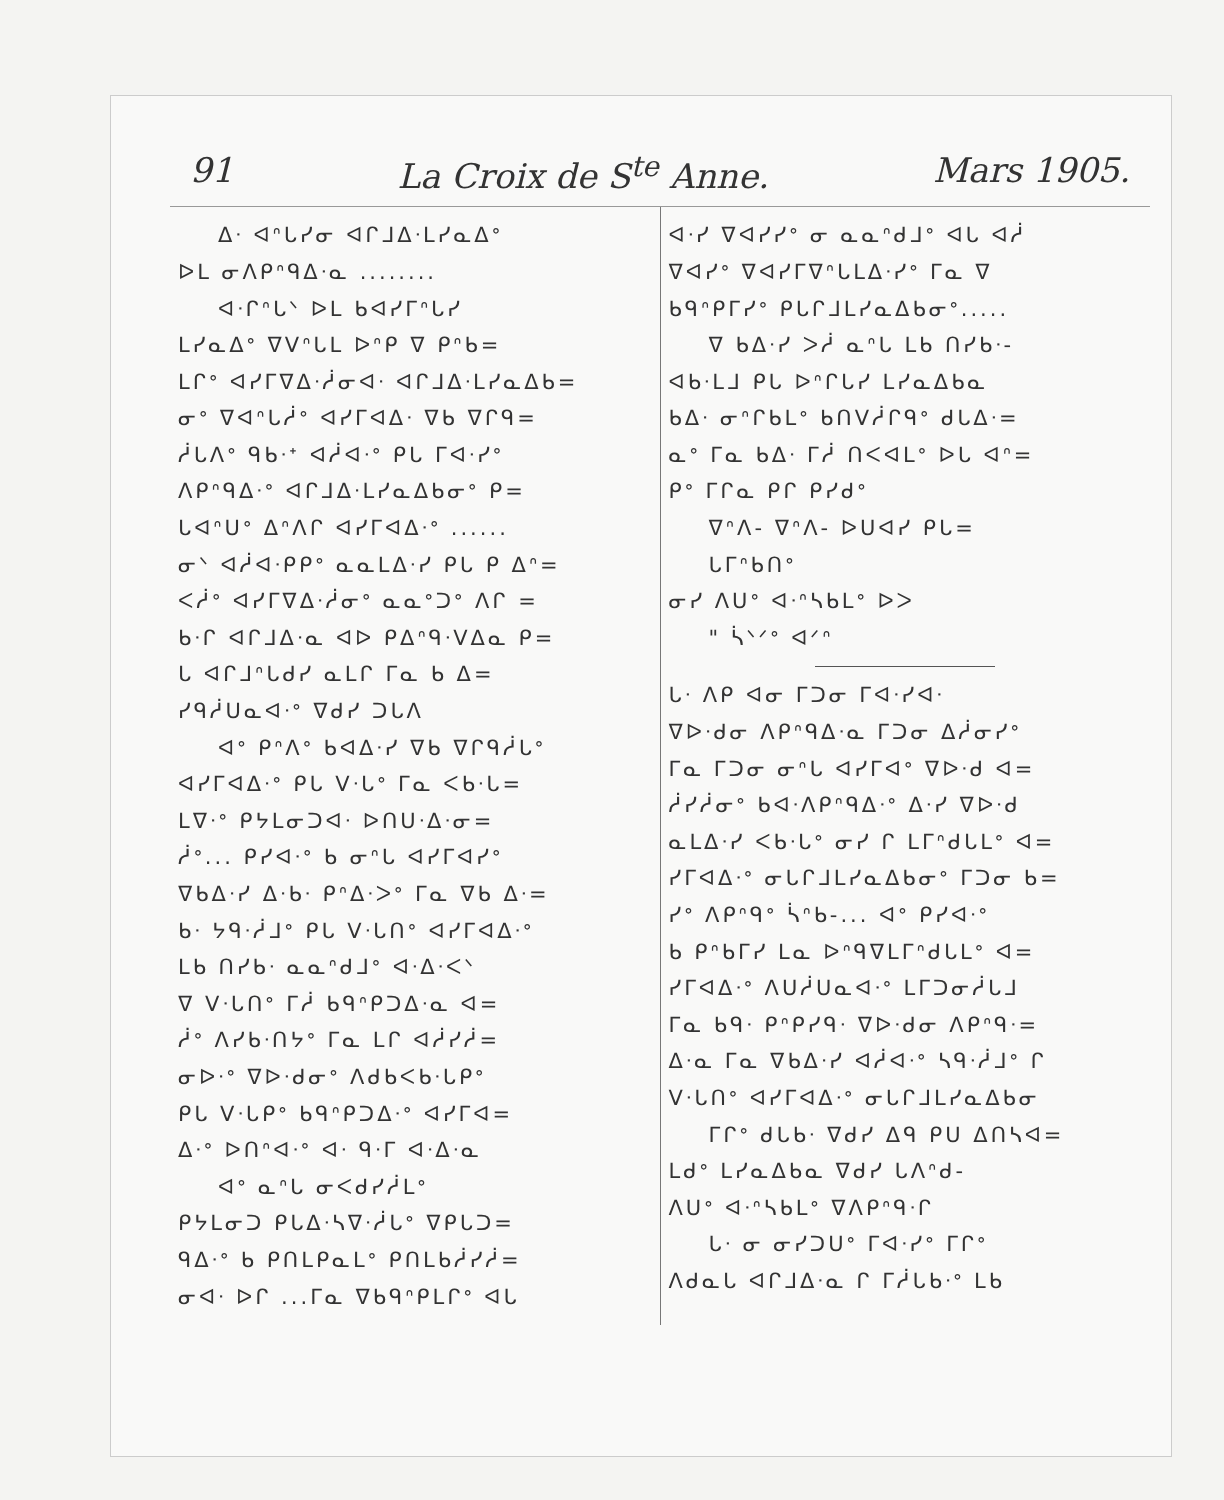91 La Croix de S<sup>te</sup> Anne. Mars 1905.
ᐃᐧ ᐊᐢᒐᓯᓂ ᐊᒋᒧᐃᐧᒪᓯᓇᐃᐤ
ᐅᒪ ᓂᐱᑭᐢᑫᐃᐧᓇ ........
ᐊᐧᒋᐢᒐᐠ ᐅᒪ ᑲᐊᓯᒥᐢᒐᓯ
ᒪᓯᓇᐃᐤ ᐁᐯᐢᒐᒪ ᐅᐢᑭ ᐁ ᑭᐢᑲ=
ᒪᒋᐤ ᐊᓯᒥᐁᐃᐧᓲᓂᐊᐧ ᐊᒋᒧᐃᐧᒪᓯᓇᐃᑲ=
ᓂᐤ ᐁᐊᐢᒐᓲᐤ ᐊᓯᒥᐊᐃᐧ ᐁᑲ ᐁᒋᑫ=
ᓲᒐᐱᐤ ᑫᑲᐧᐩ ᐊᓲᐊᐧᐤ ᑭᒐ ᒥᐊᐧᓯᐤ
ᐱᑭᐢᑫᐃᐧᐤ ᐊᒋᒧᐃᐧᒪᓯᓇᐃᑲᓂᐤ ᑭ=
ᒐᐊᐢᑌᐤ ᐃᐢᐱᒋ ᐊᓯᒥᐊᐃᐧᐤ ......
ᓂᐠ ᐊᓲᐊᐧᑭᑭᐤ ᓇᓇᒪᐃᐧᓯ ᑭᒐ ᑭ ᐃᐢ=
ᐸᓲᐤ ᐊᓯᒥᐁᐃᐧᓲᓂᐤ ᓇᓇᐤᑐᐤ ᐱᒋ =
ᑲᐧᒋ ᐊᒋᒧᐃᐧᓇ ᐊᐅ ᑭᐃᐢᑫᐧᐯᐃᓇ ᑭ=
ᒐ ᐊᒋᒧᐢᒐᑯᓯ ᓇᒪᒋ ᒥᓇ ᑲ ᐃ=
ᓯᑫᓲᑌᓇᐊᐧᐤ ᐁᑯᓯ ᑐᒐᐱ
ᐊᐤ ᑭᐢᐱᐤ ᑲᐊᐃᐧᓯ ᐁᑲ ᐁᒋᑫᓲᒐᐤ
ᐊᓯᒥᐊᐃᐧᐤ ᑭᒐ ᐯᐧᒐᐤ ᒥᓇ ᐸᑲᐧᒐ=
ᒪᐁᐧᐤ ᑭᔭᒪᓂᑐᐊᐧ ᐅᑎᑌᐧᐃᐧᓂ=
ᓲᐤ... ᑭᓯᐊᐧᐤ ᑲ ᓂᐢᒐ ᐊᓯᒥᐊᓯᐤ
ᐁᑲᐃᐧᓯ ᐃᐧᑲᐧ ᑭᐢᐃᐧᐳᐤ ᒥᓇ ᐁᑲ ᐃᐧ=
ᑲᐧ ᔭᑫᐧᓲᒧᐤ ᑭᒐ ᐯᐧᒐᑎᐤ ᐊᓯᒥᐊᐃᐧᐤ
ᒪᑲ ᑎᓯᑲᐧ ᓇᓇᐢᑯᒧᐤ ᐊᐧᐃᐧᐸᐠ
ᐁ ᐯᐧᒐᑎᐤ ᒥᓲ ᑲᑫᐢᑭᑐᐃᐧᓇ ᐊ=
ᓲᐤ ᐱᓯᑲᐧᑎᔭᐤ ᒥᓇ ᒪᒋ ᐊᓲᓯᓲ=
ᓂᐅᐧᐤ ᐁᐅᐧᑯᓂᐤ ᐱᑯᑲᐸᑲᐧᒐᑭᐤ
ᑭᒐ ᐯᐧᒐᑭᐤ ᑲᑫᐢᑭᑐᐃᐧᐤ ᐊᓯᒥᐊ=
ᐃᐧᐤ ᐅᑎᐢᐊᐧᐤ ᐊᐧ ᑫᐧᒥ ᐊᐧᐃᐧᓇ
ᐊᐤ ᓇᐢᒐ ᓂᐸᑯᓯᓲᒪᐤ
ᑭᔭᒪᓂᑐ ᑭᒐᐃᐧᓴᐁᐧᓲᒐᐤ ᐁᑭᒐᑐ=
ᑫᐃᐧᐤ ᑲ ᑭᑎᒪᑭᓇᒪᐤ ᑭᑎᒪᑲᓲᓯᓲ=
ᓂᐊᐧ ᐅᒋ ...ᒥᓇ ᐁᑲᑫᐢᑭᒪᒋᐤ ᐊᒐ
ᐊᐧᓯ ᐁᐊᓯᓯᐤ ᓂ ᓇᓇᐢᑯᒧᐤ ᐊᒐ ᐊᓲ
ᐁᐊᓯᐤ ᐁᐊᓯᒥᐁᐢᒐᒪᐃᐧᓯᐤ ᒥᓇ ᐁ
ᑲᑫᐢᑭᒥᓯᐤ ᑭᒐᒋᒧᒪᓯᓇᐃᑲᓂᐤ.....
ᐁ ᑲᐃᐧᓯ ᐳᓲ ᓇᐢᒐ ᒪᑲ ᑎᓯᑲᐧ-
ᐊᑲᐧᒪᒧ ᑭᒐ ᐅᐢᒋᒐᓯ ᒪᓯᓇᐃᑲᓇ
ᑲᐃᐧ ᓂᐢᒋᑲᒪᐤ ᑲᑎᐯᓲᒋᑫᐤ ᑯᒐᐃᐧ=
ᓇᐤ ᒥᓇ ᑲᐃᐧ ᒥᓲ ᑎᐸᐊᒪᐤ ᐅᒐ ᐊᐢ=
ᑭᐤ ᒥᒋᓇ ᑭᒋ ᑭᓯᑯᐤ
ᐁᐢᐱ- ᐁᐢᐱ- ᐅᑌᐊᓯ ᑭᒐ=
ᒐᒥᐢᑲᑎᐤ
ᓂᓯ ᐱᑌᐤ ᐊᐧᐢᓴᑲᒪᐤ ᐅᐳ
" ᓵᐠᐟᐤ ᐊᐟᐢ
ᒐᐧ ᐱᑭ ᐊᓂ ᒥᑐᓂ ᒥᐊᐧᓯᐊᐧ
ᐁᐅᐧᑯᓂ ᐱᑭᐢᑫᐃᐧᓇ ᒥᑐᓂ ᐃᓲᓂᓯᐤ
ᒥᓇ ᒥᑐᓂ ᓂᐢᒐ ᐊᓯᒥᐊᐤ ᐁᐅᐧᑯ ᐊ=
ᓲᓯᓲᓂᐤ ᑲᐊᐧᐱᑭᐢᑫᐃᐧᐤ ᐃᐧᓯ ᐁᐅᐧᑯ
ᓇᒪᐃᐧᓯ ᐸᑲᐧᒐᐤ ᓂᓯ ᒋ ᒪᒥᐢᑯᒐᒪᐤ ᐊ=
ᓯᒥᐊᐃᐧᐤ ᓂᒐᒋᒧᒪᓯᓇᐃᑲᓂᐤ ᒥᑐᓂ ᑲ=
ᓯᐤ ᐱᑭᐢᑫᐤ ᓵᐢᑲ-... ᐊᐤ ᑭᓯᐊᐧᐤ
ᑲ ᑭᐢᑲᒥᓯ ᒪᓇ ᐅᐢᑫᐁᒪᒥᐢᑯᒐᒪᐤ ᐊ=
ᓯᒥᐊᐃᐧᐤ ᐱᑌᓲᑌᓇᐊᐧᐤ ᒪᒥᑐᓂᓲᒐᒧ
ᒥᓇ ᑲᑫᐧ ᑭᐢᑭᓯᑫᐧ ᐁᐅᐧᑯᓂ ᐱᑭᐢᑫᐧ=
ᐃᐧᓇ ᒥᓇ ᐁᑲᐃᐧᓯ ᐊᓲᐊᐧᐤ ᓴᑫᐧᓲᒧᐤ ᒋ
ᐯᐧᒐᑎᐤ ᐊᓯᒥᐊᐃᐧᐤ ᓂᒐᒋᒧᒪᓯᓇᐃᑲᓂ
ᒥᒋᐤ ᑯᒐᑲᐧ ᐁᑯᓯ ᐃᑫ ᑭᑌ ᐃᑎᓴᐊ=
ᒪᑯᐤ ᒪᓯᓇᐃᑲᓇ ᐁᑯᓯ ᒐᐱᐢᑯ-
ᐱᑌᐤ ᐊᐧᐢᓴᑲᒪᐤ ᐁᐱᑭᐢᑫᐧᒋ
ᒐᐧ ᓂ ᓂᓯᑐᑌᐤ ᒥᐊᐧᓯᐤ ᒥᒋᐤ
ᐱᑯᓇᒐ ᐊᒋᒧᐃᐧᓇ ᒋ ᒥᓲᒐᑲᐧᐤ ᒪᑲ